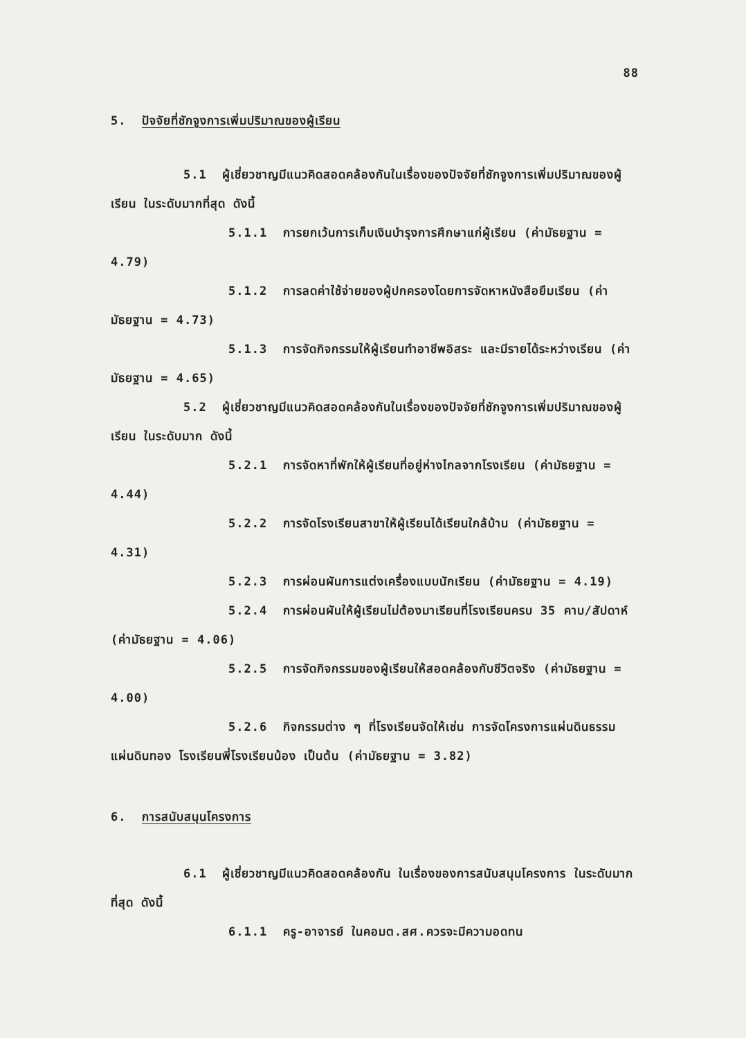88
5. ปัจจัยที่ชักจูงการเพิ่มปริมาณของผู้เรียน
5.1 ผู้เชี่ยวชาญมีแนวคิดสอดคล้องกันในเรื่องของปัจจัยที่ชักจูงการเพิ่มปริมาณของผู้เรียน ในระดับมากที่สุด ดังนี้
5.1.1 การยกเว้นการเก็บเงินบำรุงการศึกษาแก่ผู้เรียน (ค่ามัธยฐาน = 4.79)
5.1.2 การลดค่าใช้จ่ายของผู้ปกครองโดยการจัดหาหนังสือยืมเรียน (ค่ามัธยฐาน = 4.73)
5.1.3 การจัดกิจกรรมให้ผู้เรียนทำอาชีพอิสระ และมีรายได้ระหว่างเรียน (ค่ามัธยฐาน = 4.65)
5.2 ผู้เชี่ยวชาญมีแนวคิดสอดคล้องกันในเรื่องของปัจจัยที่ชักจูงการเพิ่มปริมาณของผู้เรียน ในระดับมาก ดังนี้
5.2.1 การจัดหาที่พักให้ผู้เรียนที่อยู่ห่างไกลจากโรงเรียน (ค่ามัธยฐาน = 4.44)
5.2.2 การจัดโรงเรียนสาขาให้ผู้เรียนได้เรียนใกล้บ้าน (ค่ามัธยฐาน = 4.31)
5.2.3 การผ่อนผันการแต่งเครื่องแบบนักเรียน (ค่ามัธยฐาน = 4.19)
5.2.4 การผ่อนผันให้ผู้เรียนไม่ต้องมาเรียนที่โรงเรียนครบ 35 คาบ/สัปดาห์ (ค่ามัธยฐาน = 4.06)
5.2.5 การจัดกิจกรรมของผู้เรียนให้สอดคล้องกับชีวิตจริง (ค่ามัธยฐาน = 4.00)
5.2.6 กิจกรรมต่าง ๆ ที่โรงเรียนจัดให้เช่น การจัดโครงการแผ่นดินธรรมแผ่นดินทอง โรงเรียนพี่โรงเรียนน้อง เป็นต้น (ค่ามัธยฐาน = 3.82)
6. การสนับสนุนโครงการ
6.1 ผู้เชี่ยวชาญมีแนวคิดสอดคล้องกัน ในเรื่องของการสนับสนุนโครงการ ในระดับมากที่สุด ดังนี้
6.1.1 ครู-อาจารย์ ในคอมต.สศ.ควรจะมีความอดทน